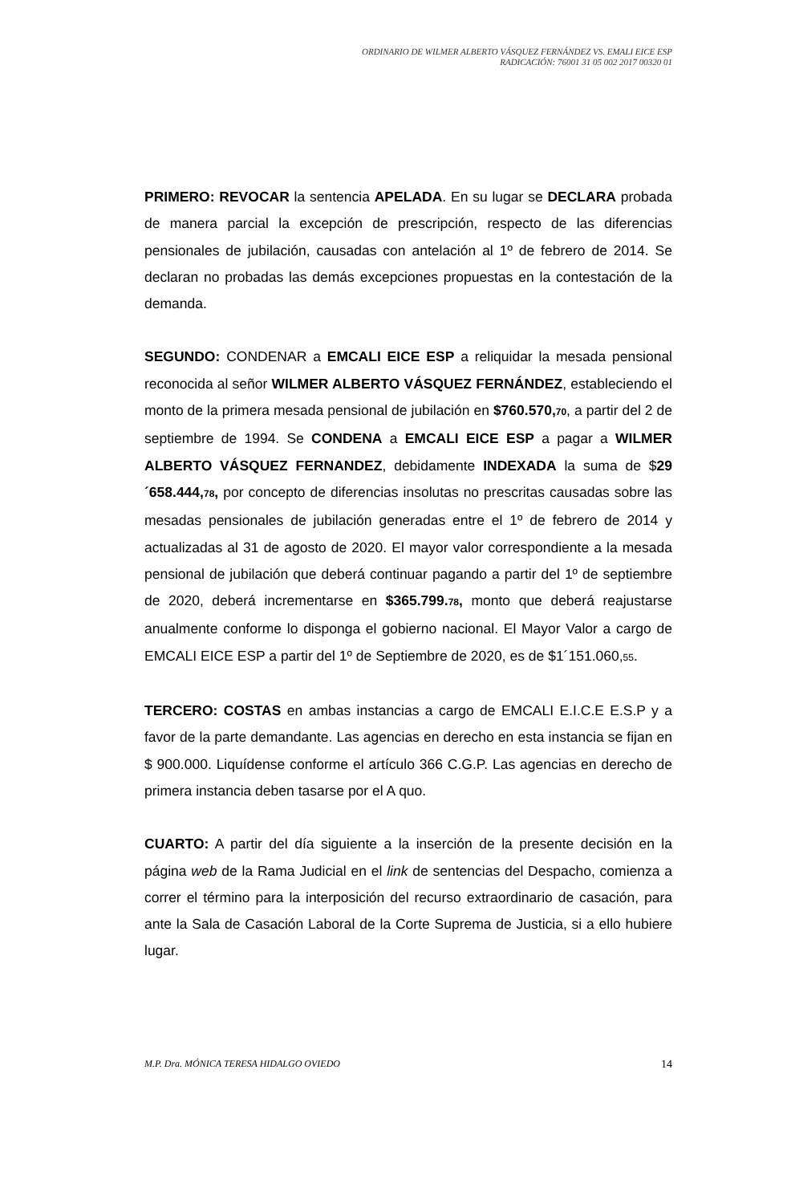ORDINARIO DE WILMER ALBERTO VÁSQUEZ FERNÁNDEZ VS. EMALI EICE ESP
RADICACIÓN: 76001 31 05 002 2017 00320 01
PRIMERO: REVOCAR la sentencia APELADA. En su lugar se DECLARA probada de manera parcial la excepción de prescripción, respecto de las diferencias pensionales de jubilación, causadas con antelación al 1º de febrero de 2014. Se declaran no probadas las demás excepciones propuestas en la contestación de la demanda.
SEGUNDO: CONDENAR a EMCALI EICE ESP a reliquidar la mesada pensional reconocida al señor WILMER ALBERTO VÁSQUEZ FERNÁNDEZ, estableciendo el monto de la primera mesada pensional de jubilación en $760.570,70, a partir del 2 de septiembre de 1994. Se CONDENA a EMCALI EICE ESP a pagar a WILMER ALBERTO VÁSQUEZ FERNANDEZ, debidamente INDEXADA la suma de $29´658.444,78, por concepto de diferencias insolutas no prescritas causadas sobre las mesadas pensionales de jubilación generadas entre el 1º de febrero de 2014 y actualizadas al 31 de agosto de 2020. El mayor valor correspondiente a la mesada pensional de jubilación que deberá continuar pagando a partir del 1º de septiembre de 2020, deberá incrementarse en $365.799.78, monto que deberá reajustarse anualmente conforme lo disponga el gobierno nacional. El Mayor Valor a cargo de EMCALI EICE ESP a partir del 1º de Septiembre de 2020, es de $1´151.060,55.
TERCERO: COSTAS en ambas instancias a cargo de EMCALI E.I.C.E E.S.P y a favor de la parte demandante. Las agencias en derecho en esta instancia se fijan en $ 900.000. Liquídense conforme el artículo 366 C.G.P. Las agencias en derecho de primera instancia deben tasarse por el A quo.
CUARTO: A partir del día siguiente a la inserción de la presente decisión en la página web de la Rama Judicial en el link de sentencias del Despacho, comienza a correr el término para la interposición del recurso extraordinario de casación, para ante la Sala de Casación Laboral de la Corte Suprema de Justicia, si a ello hubiere lugar.
M.P. Dra. MÓNICA TERESA HIDALGO OVIEDO 14